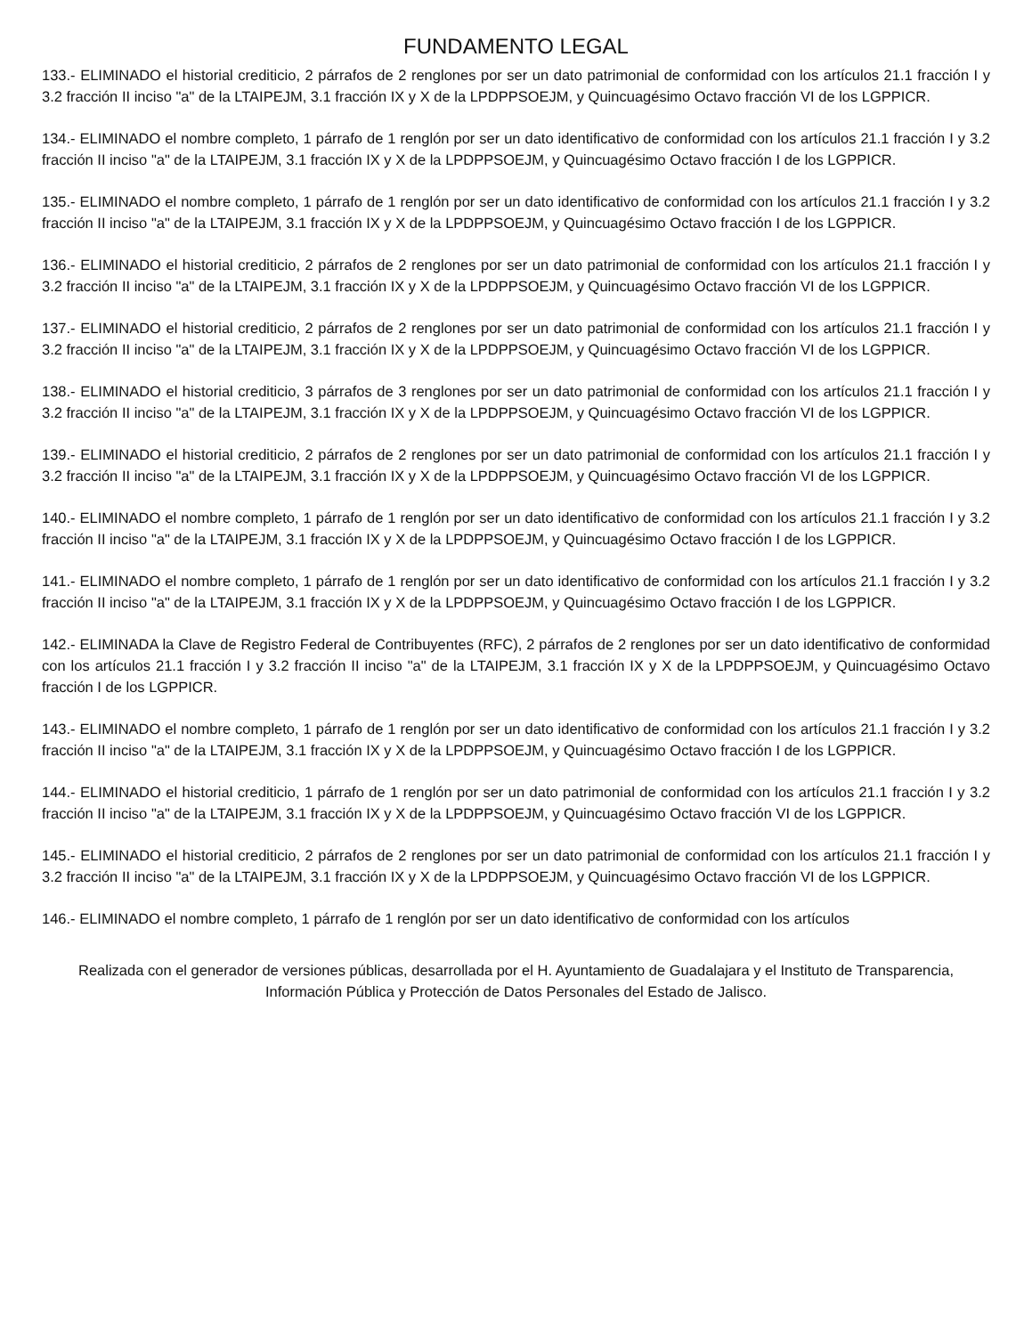FUNDAMENTO LEGAL
133.- ELIMINADO el historial crediticio, 2 párrafos de 2 renglones por ser un dato patrimonial de conformidad con los artículos 21.1 fracción I y 3.2 fracción II inciso "a" de la LTAIPEJM, 3.1 fracción IX y X de la LPDPPSOEJM, y Quincuagésimo Octavo fracción VI de los LGPPICR.
134.- ELIMINADO el nombre completo, 1 párrafo de 1 renglón por ser un dato identificativo de conformidad con los artículos 21.1 fracción I y 3.2 fracción II inciso "a" de la LTAIPEJM, 3.1 fracción IX y X de la LPDPPSOEJM, y Quincuagésimo Octavo fracción I de los LGPPICR.
135.- ELIMINADO el nombre completo, 1 párrafo de 1 renglón por ser un dato identificativo de conformidad con los artículos 21.1 fracción I y 3.2 fracción II inciso "a" de la LTAIPEJM, 3.1 fracción IX y X de la LPDPPSOEJM, y Quincuagésimo Octavo fracción I de los LGPPICR.
136.- ELIMINADO el historial crediticio, 2 párrafos de 2 renglones por ser un dato patrimonial de conformidad con los artículos 21.1 fracción I y 3.2 fracción II inciso "a" de la LTAIPEJM, 3.1 fracción IX y X de la LPDPPSOEJM, y Quincuagésimo Octavo fracción VI de los LGPPICR.
137.- ELIMINADO el historial crediticio, 2 párrafos de 2 renglones por ser un dato patrimonial de conformidad con los artículos 21.1 fracción I y 3.2 fracción II inciso "a" de la LTAIPEJM, 3.1 fracción IX y X de la LPDPPSOEJM, y Quincuagésimo Octavo fracción VI de los LGPPICR.
138.- ELIMINADO el historial crediticio, 3 párrafos de 3 renglones por ser un dato patrimonial de conformidad con los artículos 21.1 fracción I y 3.2 fracción II inciso "a" de la LTAIPEJM, 3.1 fracción IX y X de la LPDPPSOEJM, y Quincuagésimo Octavo fracción VI de los LGPPICR.
139.- ELIMINADO el historial crediticio, 2 párrafos de 2 renglones por ser un dato patrimonial de conformidad con los artículos 21.1 fracción I y 3.2 fracción II inciso "a" de la LTAIPEJM, 3.1 fracción IX y X de la LPDPPSOEJM, y Quincuagésimo Octavo fracción VI de los LGPPICR.
140.- ELIMINADO el nombre completo, 1 párrafo de 1 renglón por ser un dato identificativo de conformidad con los artículos 21.1 fracción I y 3.2 fracción II inciso "a" de la LTAIPEJM, 3.1 fracción IX y X de la LPDPPSOEJM, y Quincuagésimo Octavo fracción I de los LGPPICR.
141.- ELIMINADO el nombre completo, 1 párrafo de 1 renglón por ser un dato identificativo de conformidad con los artículos 21.1 fracción I y 3.2 fracción II inciso "a" de la LTAIPEJM, 3.1 fracción IX y X de la LPDPPSOEJM, y Quincuagésimo Octavo fracción I de los LGPPICR.
142.- ELIMINADA la Clave de Registro Federal de Contribuyentes (RFC), 2 párrafos de 2 renglones por ser un dato identificativo de conformidad con los artículos 21.1 fracción I y 3.2 fracción II inciso "a" de la LTAIPEJM, 3.1 fracción IX y X de la LPDPPSOEJM, y Quincuagésimo Octavo fracción I de los LGPPICR.
143.- ELIMINADO el nombre completo, 1 párrafo de 1 renglón por ser un dato identificativo de conformidad con los artículos 21.1 fracción I y 3.2 fracción II inciso "a" de la LTAIPEJM, 3.1 fracción IX y X de la LPDPPSOEJM, y Quincuagésimo Octavo fracción I de los LGPPICR.
144.- ELIMINADO el historial crediticio, 1 párrafo de 1 renglón por ser un dato patrimonial de conformidad con los artículos 21.1 fracción I y 3.2 fracción II inciso "a" de la LTAIPEJM, 3.1 fracción IX y X de la LPDPPSOEJM, y Quincuagésimo Octavo fracción VI de los LGPPICR.
145.- ELIMINADO el historial crediticio, 2 párrafos de 2 renglones por ser un dato patrimonial de conformidad con los artículos 21.1 fracción I y 3.2 fracción II inciso "a" de la LTAIPEJM, 3.1 fracción IX y X de la LPDPPSOEJM, y Quincuagésimo Octavo fracción VI de los LGPPICR.
146.- ELIMINADO el nombre completo, 1 párrafo de 1 renglón por ser un dato identificativo de conformidad con los artículos
Realizada con el generador de versiones públicas, desarrollada por el H. Ayuntamiento de Guadalajara y el Instituto de Transparencia, Información Pública y Protección de Datos Personales del Estado de Jalisco.